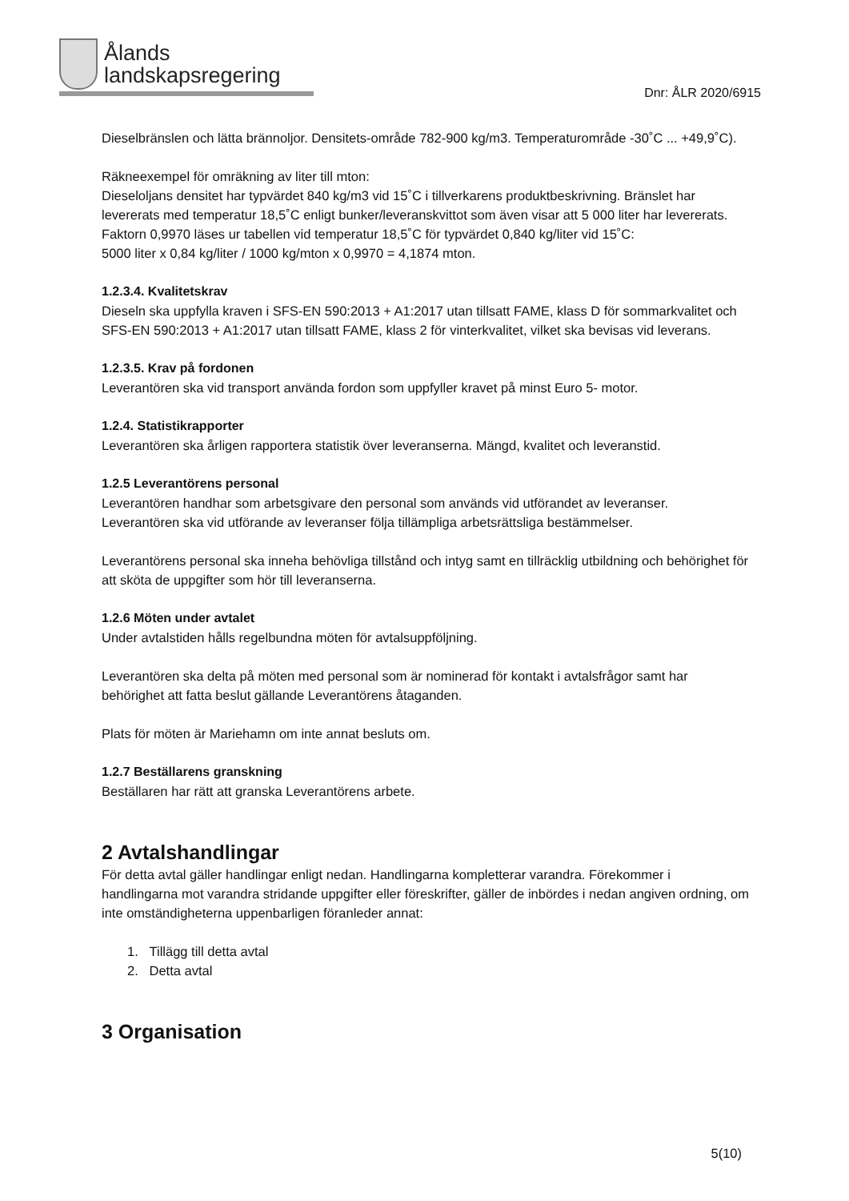Ålands
landskapsregering
Dnr: ÅLR 2020/6915
Dieselbränslen och lätta brännoljor. Densitets-område 782-900 kg/m3. Temperaturområde -30˚C ... +49,9˚C).
Räkneexempel för omräkning av liter till mton:
Dieseloljans densitet har typvärdet 840 kg/m3 vid 15˚C i tillverkarens produktbeskrivning. Bränslet har levererats med temperatur 18,5˚C enligt bunker/leveranskvittot som även visar att 5 000 liter har levererats. Faktorn 0,9970 läses ur tabellen vid temperatur 18,5˚C för typvärdet 0,840 kg/liter vid 15˚C:
5000 liter x 0,84 kg/liter / 1000 kg/mton x 0,9970 = 4,1874 mton.
1.2.3.4. Kvalitetskrav
Dieseln ska uppfylla kraven i SFS-EN 590:2013 + A1:2017 utan tillsatt FAME, klass D för sommarkvalitet och SFS-EN 590:2013 + A1:2017 utan tillsatt FAME, klass 2 för vinterkvalitet, vilket ska bevisas vid leverans.
1.2.3.5. Krav på fordonen
Leverantören ska vid transport använda fordon som uppfyller kravet på minst Euro 5- motor.
1.2.4. Statistikrapporter
Leverantören ska årligen rapportera statistik över leveranserna. Mängd, kvalitet och leveranstid.
1.2.5 Leverantörens personal
Leverantören handhar som arbetsgivare den personal som används vid utförandet av leveranser. Leverantören ska vid utförande av leveranser följa tillämpliga arbetsrättsliga bestämmelser.
Leverantörens personal ska inneha behövliga tillstånd och intyg samt en tillräcklig utbildning och behörighet för att sköta de uppgifter som hör till leveranserna.
1.2.6 Möten under avtalet
Under avtalstiden hålls regelbundna möten för avtalsuppföljning.
Leverantören ska delta på möten med personal som är nominerad för kontakt i avtalsfrågor samt har behörighet att fatta beslut gällande Leverantörens åtaganden.
Plats för möten är Mariehamn om inte annat besluts om.
1.2.7 Beställarens granskning
Beställaren har rätt att granska Leverantörens arbete.
2 Avtalshandlingar
För detta avtal gäller handlingar enligt nedan. Handlingarna kompletterar varandra. Förekommer i handlingarna mot varandra stridande uppgifter eller föreskrifter, gäller de inbördes i nedan angiven ordning, om inte omständigheterna uppenbarligen föranleder annat:
1. Tillägg till detta avtal
2. Detta avtal
3 Organisation
5(10)